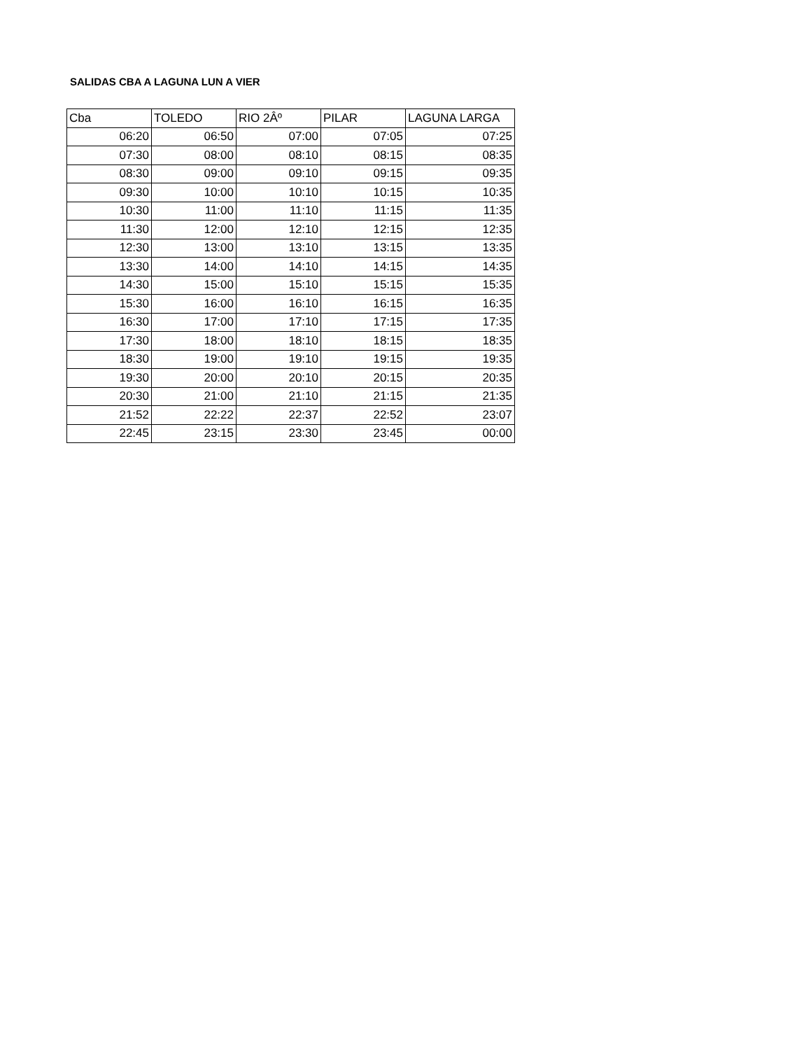SALIDAS CBA A LAGUNA LUN A VIER
| Cba | TOLEDO | RIO 2Âº | PILAR | LAGUNA LARGA |
| --- | --- | --- | --- | --- |
| 06:20 | 06:50 | 07:00 | 07:05 | 07:25 |
| 07:30 | 08:00 | 08:10 | 08:15 | 08:35 |
| 08:30 | 09:00 | 09:10 | 09:15 | 09:35 |
| 09:30 | 10:00 | 10:10 | 10:15 | 10:35 |
| 10:30 | 11:00 | 11:10 | 11:15 | 11:35 |
| 11:30 | 12:00 | 12:10 | 12:15 | 12:35 |
| 12:30 | 13:00 | 13:10 | 13:15 | 13:35 |
| 13:30 | 14:00 | 14:10 | 14:15 | 14:35 |
| 14:30 | 15:00 | 15:10 | 15:15 | 15:35 |
| 15:30 | 16:00 | 16:10 | 16:15 | 16:35 |
| 16:30 | 17:00 | 17:10 | 17:15 | 17:35 |
| 17:30 | 18:00 | 18:10 | 18:15 | 18:35 |
| 18:30 | 19:00 | 19:10 | 19:15 | 19:35 |
| 19:30 | 20:00 | 20:10 | 20:15 | 20:35 |
| 20:30 | 21:00 | 21:10 | 21:15 | 21:35 |
| 21:52 | 22:22 | 22:37 | 22:52 | 23:07 |
| 22:45 | 23:15 | 23:30 | 23:45 | 00:00 |